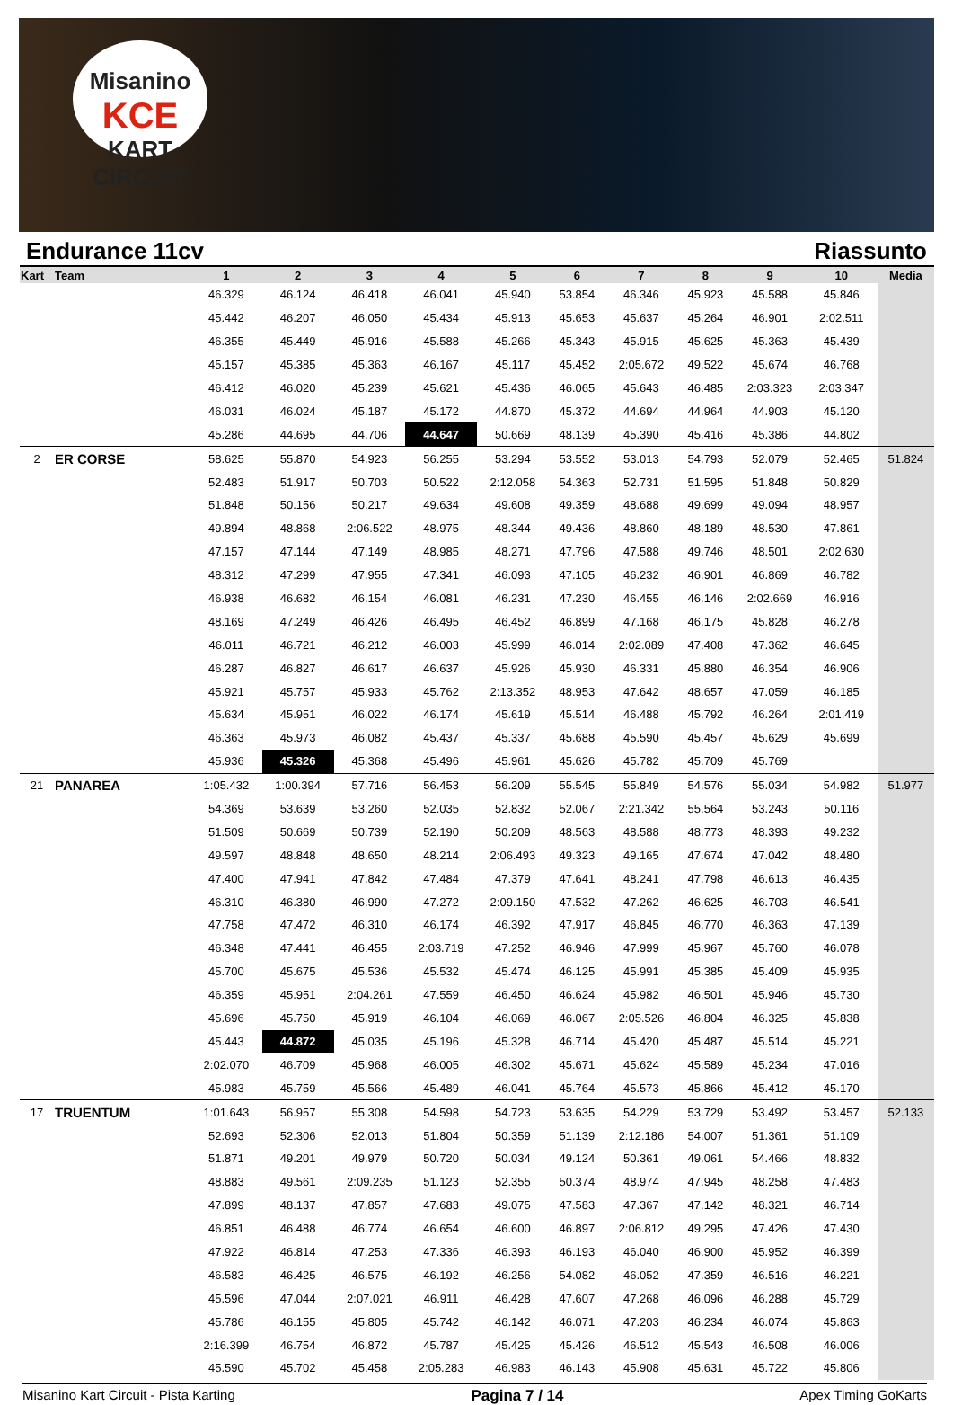Misanino
KCE
KART CIRCUIT
Endurance 11cv Riassunto
| Kart | Team | 1 | 2 | 3 | 4 | 5 | 6 | 7 | 8 | 9 | 10 | Media |
| --- | --- | --- | --- | --- | --- | --- | --- | --- | --- | --- | --- | --- |
| | | 46.329 | 46.124 | 46.418 | 46.041 | 45.940 | 53.854 | 46.346 | 45.923 | 45.588 | 45.846 | |
| | | 45.442 | 46.207 | 46.050 | 45.434 | 45.913 | 45.653 | 45.637 | 45.264 | 46.901 | 2:02.511 | |
| | | 46.355 | 45.449 | 45.916 | 45.588 | 45.266 | 45.343 | 45.915 | 45.625 | 45.363 | 45.439 | |
| | | 45.157 | 45.385 | 45.363 | 46.167 | 45.117 | 45.452 | 2:05.672 | 49.522 | 45.674 | 46.768 | |
| | | 46.412 | 46.020 | 45.239 | 45.621 | 45.436 | 46.065 | 45.643 | 46.485 | 2:03.323 | 2:03.347 | |
| | | 46.031 | 46.024 | 45.187 | 45.172 | 44.870 | 45.372 | 44.694 | 44.964 | 44.903 | 45.120 | |
| | | 45.286 | 44.695 | 44.706 | 44.647 | 50.669 | 48.139 | 45.390 | 45.416 | 45.386 | 44.802 | |
| 2 | ER CORSE | 58.625 | 55.870 | 54.923 | 56.255 | 53.294 | 53.552 | 53.013 | 54.793 | 52.079 | 52.465 | 51.824 |
| | | 52.483 | 51.917 | 50.703 | 50.522 | 2:12.058 | 54.363 | 52.731 | 51.595 | 51.848 | 50.829 | |
| | | 51.848 | 50.156 | 50.217 | 49.634 | 49.608 | 49.359 | 48.688 | 49.699 | 49.094 | 48.957 | |
| | | 49.894 | 48.868 | 2:06.522 | 48.975 | 48.344 | 49.436 | 48.860 | 48.189 | 48.530 | 47.861 | |
| | | 47.157 | 47.144 | 47.149 | 48.985 | 48.271 | 47.796 | 47.588 | 49.746 | 48.501 | 2:02.630 | |
| | | 48.312 | 47.299 | 47.955 | 47.341 | 46.093 | 47.105 | 46.232 | 46.901 | 46.869 | 46.782 | |
| | | 46.938 | 46.682 | 46.154 | 46.081 | 46.231 | 47.230 | 46.455 | 46.146 | 2:02.669 | 46.916 | |
| | | 48.169 | 47.249 | 46.426 | 46.495 | 46.452 | 46.899 | 47.168 | 46.175 | 45.828 | 46.278 | |
| | | 46.011 | 46.721 | 46.212 | 46.003 | 45.999 | 46.014 | 2:02.089 | 47.408 | 47.362 | 46.645 | |
| | | 46.287 | 46.827 | 46.617 | 46.637 | 45.926 | 45.930 | 46.331 | 45.880 | 46.354 | 46.906 | |
| | | 45.921 | 45.757 | 45.933 | 45.762 | 2:13.352 | 48.953 | 47.642 | 48.657 | 47.059 | 46.185 | |
| | | 45.634 | 45.951 | 46.022 | 46.174 | 45.619 | 45.514 | 46.488 | 45.792 | 46.264 | 2:01.419 | |
| | | 46.363 | 45.973 | 46.082 | 45.437 | 45.337 | 45.688 | 45.590 | 45.457 | 45.629 | 45.699 | |
| | | 45.936 | 45.326 | 45.368 | 45.496 | 45.961 | 45.626 | 45.782 | 45.709 | 45.769 | | |
| 21 | PANAREA | 1:05.432 | 1:00.394 | 57.716 | 56.453 | 56.209 | 55.545 | 55.849 | 54.576 | 55.034 | 54.982 | 51.977 |
| | | 54.369 | 53.639 | 53.260 | 52.035 | 52.832 | 52.067 | 2:21.342 | 55.564 | 53.243 | 50.116 | |
| | | 51.509 | 50.669 | 50.739 | 52.190 | 50.209 | 48.563 | 48.588 | 48.773 | 48.393 | 49.232 | |
| | | 49.597 | 48.848 | 48.650 | 48.214 | 2:06.493 | 49.323 | 49.165 | 47.674 | 47.042 | 48.480 | |
| | | 47.400 | 47.941 | 47.842 | 47.484 | 47.379 | 47.641 | 48.241 | 47.798 | 46.613 | 46.435 | |
| | | 46.310 | 46.380 | 46.990 | 47.272 | 2:09.150 | 47.532 | 47.262 | 46.625 | 46.703 | 46.541 | |
| | | 47.758 | 47.472 | 46.310 | 46.174 | 46.392 | 47.917 | 46.845 | 46.770 | 46.363 | 47.139 | |
| | | 46.348 | 47.441 | 46.455 | 2:03.719 | 47.252 | 46.946 | 47.999 | 45.967 | 45.760 | 46.078 | |
| | | 45.700 | 45.675 | 45.536 | 45.532 | 45.474 | 46.125 | 45.991 | 45.385 | 45.409 | 45.935 | |
| | | 46.359 | 45.951 | 2:04.261 | 47.559 | 46.450 | 46.624 | 45.982 | 46.501 | 45.946 | 45.730 | |
| | | 45.696 | 45.750 | 45.919 | 46.104 | 46.069 | 46.067 | 2:05.526 | 46.804 | 46.325 | 45.838 | |
| | | 45.443 | 44.872 | 45.035 | 45.196 | 45.328 | 46.714 | 45.420 | 45.487 | 45.514 | 45.221 | |
| | | 2:02.070 | 46.709 | 45.968 | 46.005 | 46.302 | 45.671 | 45.624 | 45.589 | 45.234 | 47.016 | |
| | | 45.983 | 45.759 | 45.566 | 45.489 | 46.041 | 45.764 | 45.573 | 45.866 | 45.412 | 45.170 | |
| 17 | TRUENTUM | 1:01.643 | 56.957 | 55.308 | 54.598 | 54.723 | 53.635 | 54.229 | 53.729 | 53.492 | 53.457 | 52.133 |
| | | 52.693 | 52.306 | 52.013 | 51.804 | 50.359 | 51.139 | 2:12.186 | 54.007 | 51.361 | 51.109 | |
| | | 51.871 | 49.201 | 49.979 | 50.720 | 50.034 | 49.124 | 50.361 | 49.061 | 54.466 | 48.832 | |
| | | 48.883 | 49.561 | 2:09.235 | 51.123 | 52.355 | 50.374 | 48.974 | 47.945 | 48.258 | 47.483 | |
| | | 47.899 | 48.137 | 47.857 | 47.683 | 49.075 | 47.583 | 47.367 | 47.142 | 48.321 | 46.714 | |
| | | 46.851 | 46.488 | 46.774 | 46.654 | 46.600 | 46.897 | 2:06.812 | 49.295 | 47.426 | 47.430 | |
| | | 47.922 | 46.814 | 47.253 | 47.336 | 46.393 | 46.193 | 46.040 | 46.900 | 45.952 | 46.399 | |
| | | 46.583 | 46.425 | 46.575 | 46.192 | 46.256 | 54.082 | 46.052 | 47.359 | 46.516 | 46.221 | |
| | | 45.596 | 47.044 | 2:07.021 | 46.911 | 46.428 | 47.607 | 47.268 | 46.096 | 46.288 | 45.729 | |
| | | 45.786 | 46.155 | 45.805 | 45.742 | 46.142 | 46.071 | 47.203 | 46.234 | 46.074 | 45.863 | |
| | | 2:16.399 | 46.754 | 46.872 | 45.787 | 45.425 | 45.426 | 46.512 | 45.543 | 46.508 | 46.006 | |
| | | 45.590 | 45.702 | 45.458 | 2:05.283 | 46.983 | 46.143 | 45.908 | 45.631 | 45.722 | 45.806 | |
Misanino Kart Circuit - Pista Karting Pagina 7 / 14 Apex Timing GoKarts